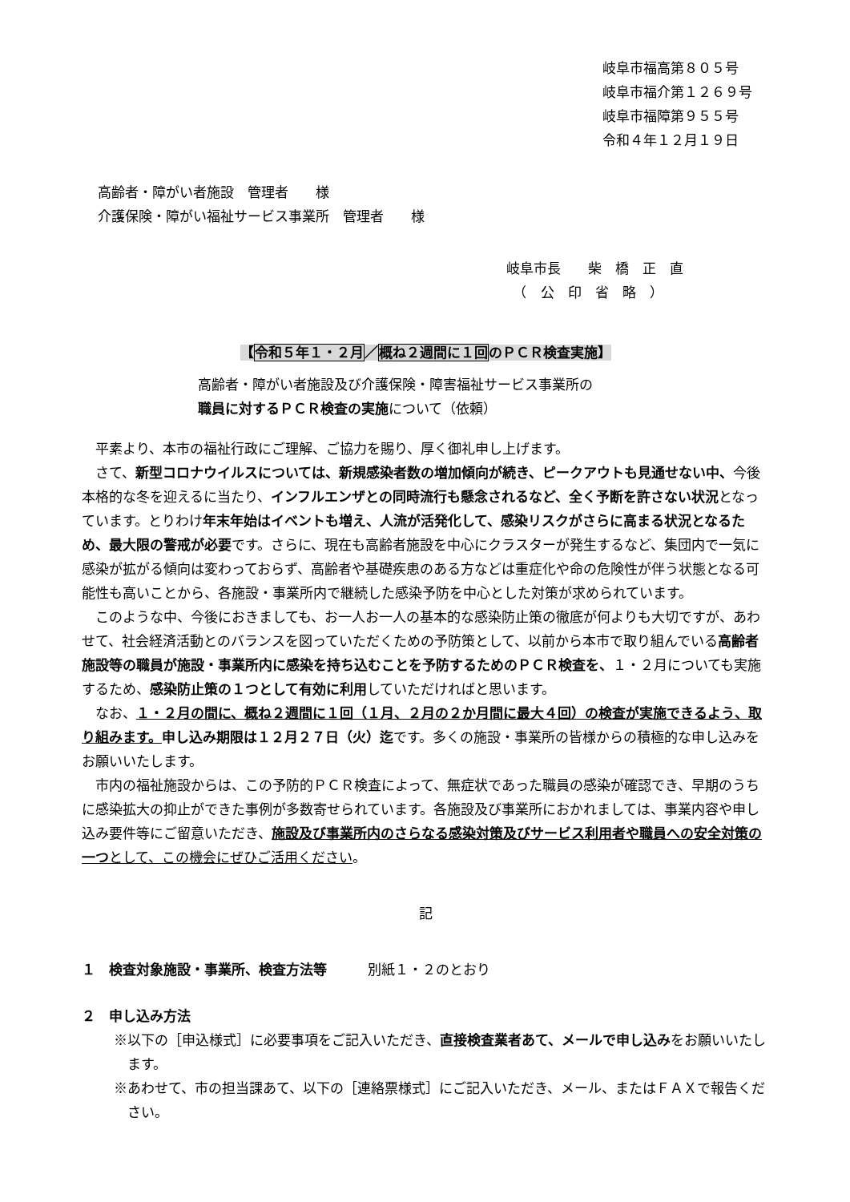岐阜市福高第８０５号
岐阜市福介第１２６９号
岐阜市福障第９５５号
令和４年１２月１９日
高齢者・障がい者施設　管理者　　様
介護保険・障がい福祉サービス事業所　管理者　　様
岐阜市長　　柴　橋　正　直
　（　公　印　省　略　）
【令和５年１・２月／概ね２週間に１回のＰＣＲ検査実施】
高齢者・障がい者施設及び介護保険・障害福祉サービス事業所の
職員に対するＰＣＲ検査の実施について（依頼）
平素より、本市の福祉行政にご理解、ご協力を賜り、厚く御礼申し上げます。
さて、新型コロナウイルスについては、新規感染者数の増加傾向が続き、ピークアウトも見通せない中、今後本格的な冬を迎えるに当たり、インフルエンザとの同時流行も懸念されるなど、全く予断を許さない状況となっています。とりわけ年末年始はイベントも増え、人流が活発化して、感染リスクがさらに高まる状況となるため、最大限の警戒が必要です。さらに、現在も高齢者施設を中心にクラスターが発生するなど、集団内で一気に感染が拡がる傾向は変わっておらず、高齢者や基礎疾患のある方などは重症化や命の危険性が伴う状態となる可能性も高いことから、各施設・事業所内で継続した感染予防を中心とした対策が求められています。
このような中、今後におきましても、お一人お一人の基本的な感染防止策の徹底が何よりも大切ですが、あわせて、社会経済活動とのバランスを図っていただくための予防策として、以前から本市で取り組んでいる高齢者施設等の職員が施設・事業所内に感染を持ち込むことを予防するためのＰＣＲ検査を、１・２月についても実施するため、感染防止策の１つとして有効に利用していただければと思います。
なお、１・２月の間に、概ね２週間に１回（１月、２月の２か月間に最大４回）の検査が実施できるよう、取り組みます。申し込み期限は１２月２７日（火）迄です。多くの施設・事業所の皆様からの積極的な申し込みをお願いいたします。
市内の福祉施設からは、この予防的ＰＣＲ検査によって、無症状であった職員の感染が確認でき、早期のうちに感染拡大の抑止ができた事例が多数寄せられています。各施設及び事業所におかれましては、事業内容や申し込み要件等にご留意いただき、施設及び事業所内のさらなる感染対策及びサービス利用者や職員への安全対策の一つとして、この機会にぜひご活用ください。
記
１　検査対象施設・事業所、検査方法等　　　別紙１・２のとおり
２　申し込み方法
※以下の［申込様式］に必要事項をご記入いただき、直接検査業者あて、メールで申し込みをお願いいたします。
※あわせて、市の担当課あて、以下の［連絡票様式］にご記入いただき、メール、またはＦＡＸで報告ください。